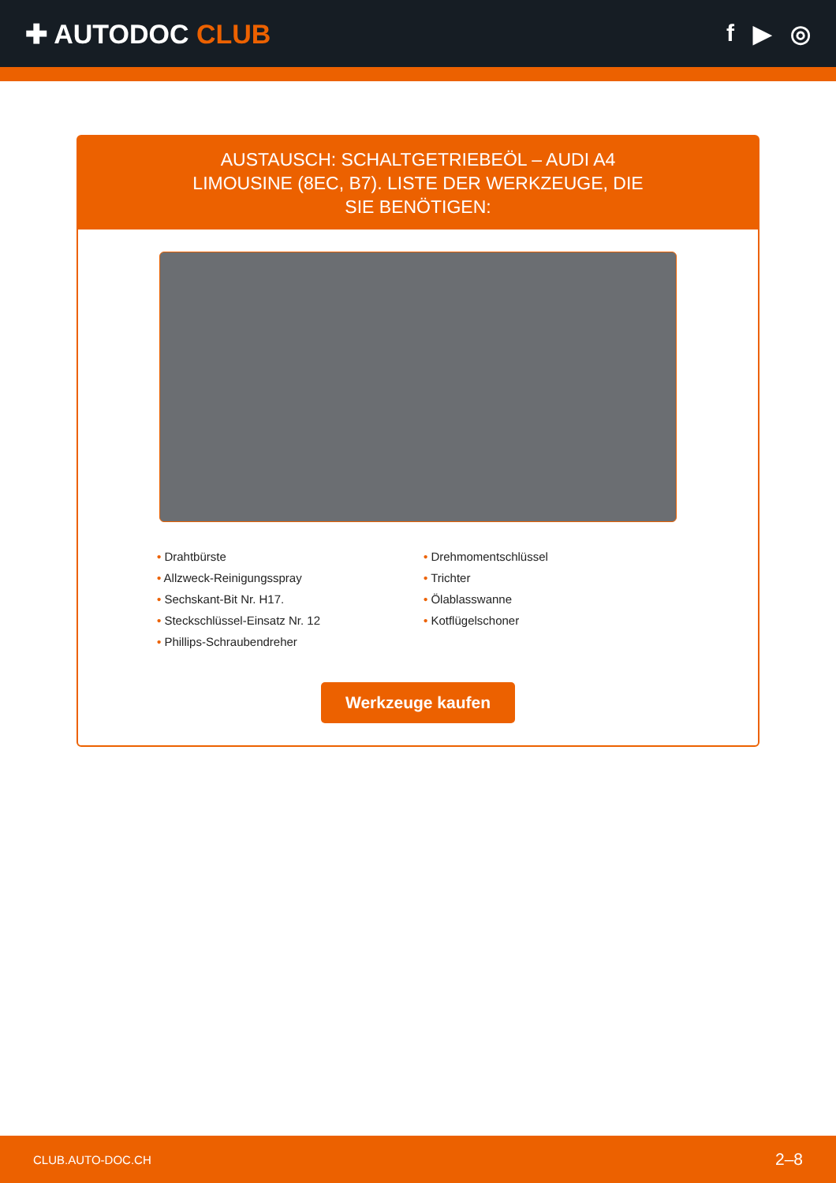✚ AUTODOC CLUB f ▶ ◎
AUSTAUSCH: SCHALTGETRIEBEÖL – AUDI A4 LIMOUSINE (8EC, B7). LISTE DER WERKZEUGE, DIE SIE BENÖTIGEN:
• Drahtbürste
• Allzweck-Reinigungsspray
• Sechskant-Bit Nr. H17.
• Steckschlüssel-Einsatz Nr. 12
• Phillips-Schraubendreher
• Drehmomentschlüssel
• Trichter
• Ölablasswanne
• Kotflügelschoner
Werkzeuge kaufen
CLUB.AUTO-DOC.CH 2–8